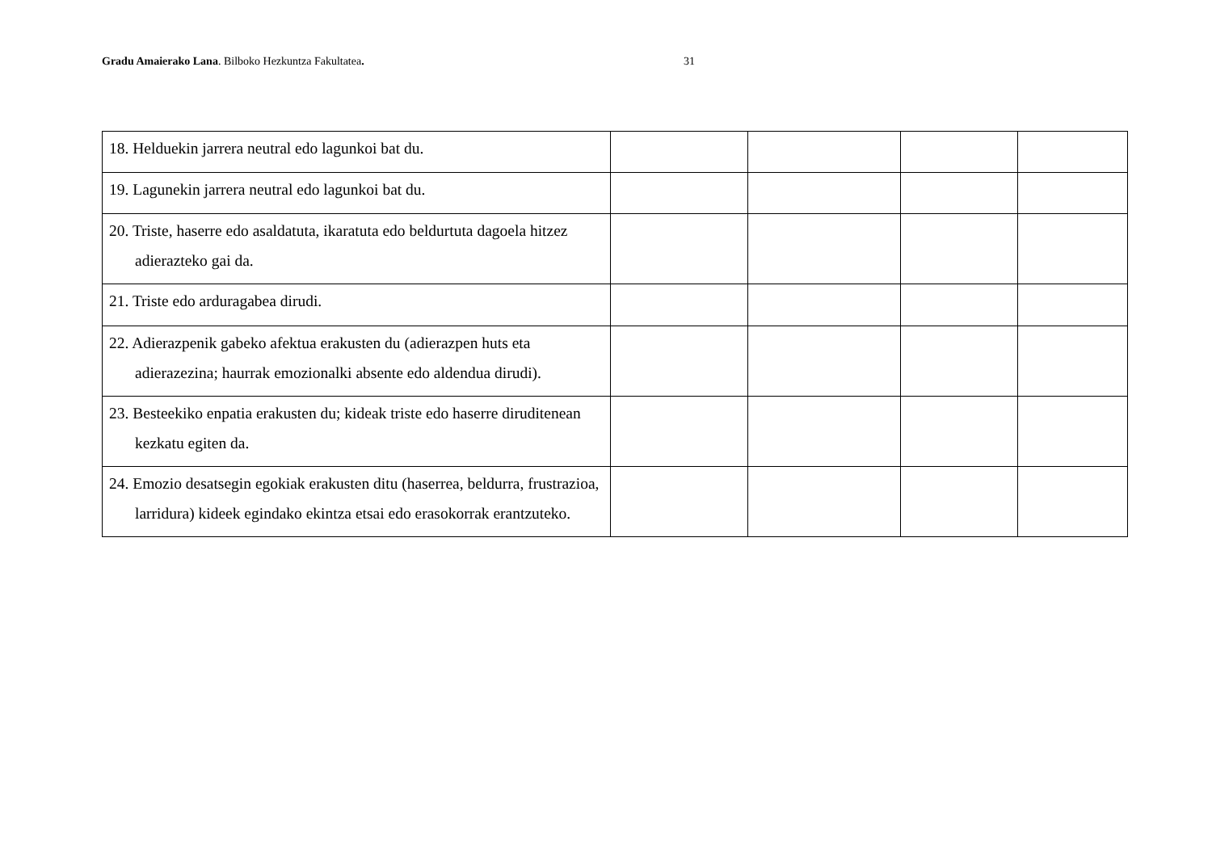Gradu Amaierako Lana. Bilboko Hezkuntza Fakultatea. 31
| 18. Helduekin jarrera neutral edo lagunkoi bat du. | | | | |
| 19. Lagunekin jarrera neutral edo lagunkoi bat du. | | | | |
| 20. Triste, haserre edo asaldatuta, ikaratuta edo beldurtuta dagoela hitzez adierazteko gai da. | | | | |
| 21. Triste edo arduragabea dirudi. | | | | |
| 22. Adierazpenik gabeko afektua erakusten du (adierazpen huts eta adierazezina; haurrak emozionalki absente edo aldendua dirudi). | | | | |
| 23. Besteekiko enpatia erakusten du; kideak triste edo haserre diruditenean kezkatu egiten da. | | | | |
| 24. Emozio desatsegin egokiak erakusten ditu (haserrea, beldurra, frustrazioa, larridura) kideek egindako ekintza etsai edo erasokorrak erantzuteko. | | | | |